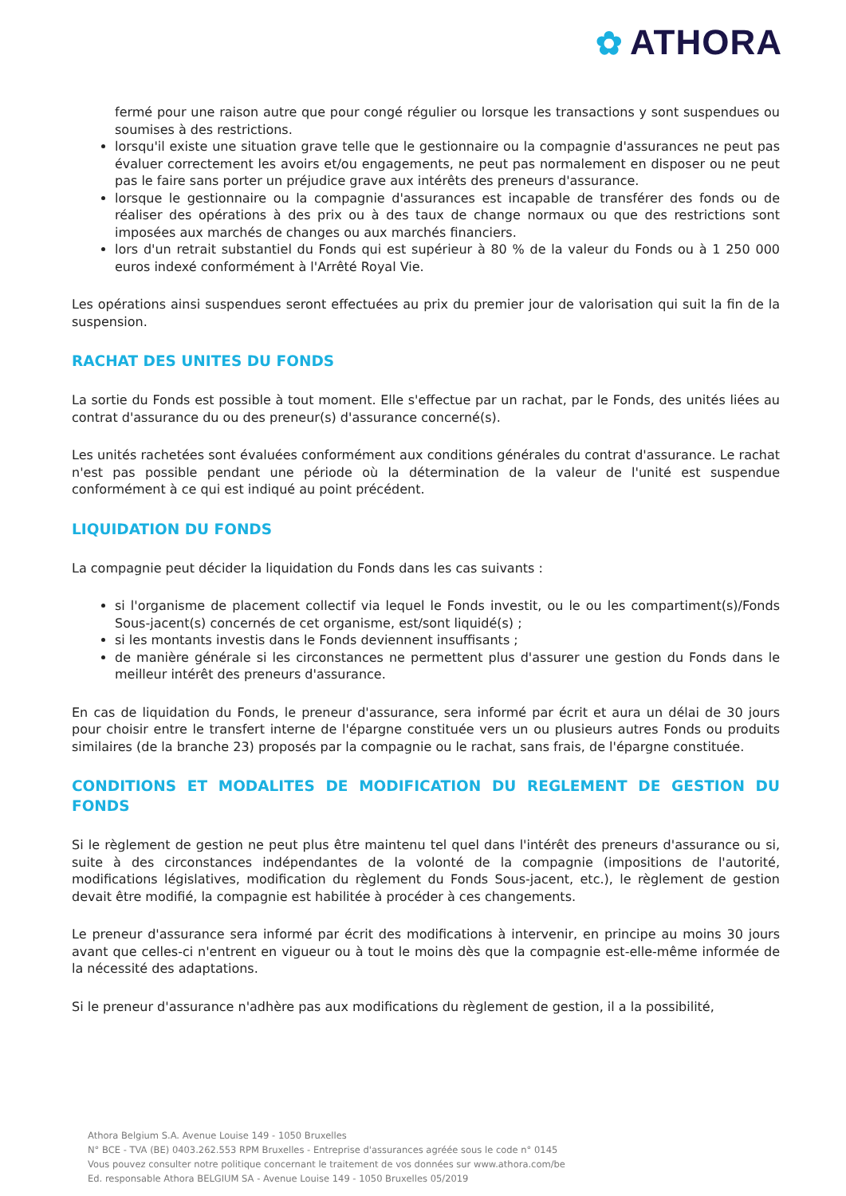✿ ATHORA
fermé pour une raison autre que pour congé régulier ou lorsque les transactions y sont suspendues ou soumises à des restrictions.
lorsqu'il existe une situation grave telle que le gestionnaire ou la compagnie d'assurances ne peut pas évaluer correctement les avoirs et/ou engagements, ne peut pas normalement en disposer ou ne peut pas le faire sans porter un préjudice grave aux intérêts des preneurs d'assurance.
lorsque le gestionnaire ou la compagnie d'assurances est incapable de transférer des fonds ou de réaliser des opérations à des prix ou à des taux de change normaux ou que des restrictions sont imposées aux marchés de changes ou aux marchés financiers.
lors d'un retrait substantiel du Fonds qui est supérieur à 80 % de la valeur du Fonds ou à 1 250 000 euros indexé conformément à l'Arrêté Royal Vie.
Les opérations ainsi suspendues seront effectuées au prix du premier jour de valorisation qui suit la fin de la suspension.
RACHAT DES UNITES DU FONDS
La sortie du Fonds est possible à tout moment. Elle s'effectue par un rachat, par le Fonds, des unités liées au contrat d'assurance du ou des preneur(s) d'assurance concerné(s).
Les unités rachetées sont évaluées conformément aux conditions générales du contrat d'assurance. Le rachat n'est pas possible pendant une période où la détermination de la valeur de l'unité est suspendue conformément à ce qui est indiqué au point précédent.
LIQUIDATION DU FONDS
La compagnie peut décider la liquidation du Fonds dans les cas suivants :
si l'organisme de placement collectif via lequel le Fonds investit, ou le ou les compartiment(s)/Fonds Sous-jacent(s) concernés de cet organisme, est/sont liquidé(s) ;
si les montants investis dans le Fonds deviennent insuffisants ;
de manière générale si les circonstances ne permettent plus d'assurer une gestion du Fonds dans le meilleur intérêt des preneurs d'assurance.
En cas de liquidation du Fonds, le preneur d'assurance, sera informé par écrit et aura un délai de 30 jours pour choisir entre le transfert interne de l'épargne constituée vers un ou plusieurs autres Fonds ou produits similaires (de la branche 23) proposés par la compagnie ou le rachat, sans frais, de l'épargne constituée.
CONDITIONS ET MODALITES DE MODIFICATION DU REGLEMENT DE GESTION DU FONDS
Si le règlement de gestion ne peut plus être maintenu tel quel dans l'intérêt des preneurs d'assurance ou si, suite à des circonstances indépendantes de la volonté de la compagnie (impositions de l'autorité, modifications législatives, modification du règlement du Fonds Sous-jacent, etc.), le règlement de gestion devait être modifié, la compagnie est habilitée à procéder à ces changements.
Le preneur d'assurance sera informé par écrit des modifications à intervenir, en principe au moins 30 jours avant que celles-ci n'entrent en vigueur ou à tout le moins dès que la compagnie est-elle-même informée de la nécessité des adaptations.
Si le preneur d'assurance n'adhère pas aux modifications du règlement de gestion, il a la possibilité,
Athora Belgium S.A. Avenue Louise 149 - 1050 Bruxelles
N° BCE - TVA (BE) 0403.262.553 RPM Bruxelles - Entreprise d'assurances agréée sous le code n° 0145
Vous pouvez consulter notre politique concernant le traitement de vos données sur www.athora.com/be
Ed. responsable Athora BELGIUM SA - Avenue Louise 149 - 1050 Bruxelles 05/2019